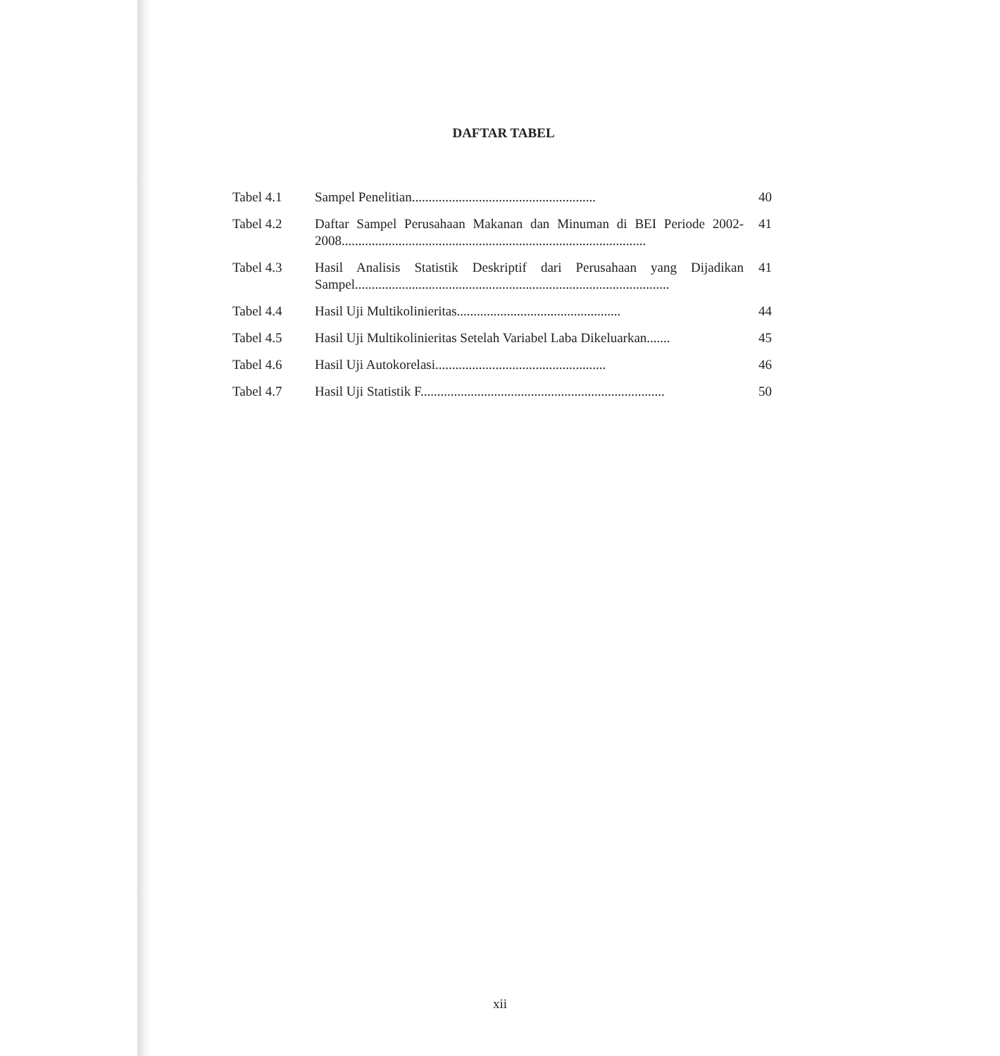DAFTAR TABEL
| Tabel 4.1 | Sampel Penelitian....................................................... | 40 |
| Tabel 4.2 | Daftar Sampel Perusahaan Makanan dan Minuman di BEI Periode 2002-2008........................................................................................... | 41 |
| Tabel 4.3 | Hasil Analisis Statistik Deskriptif dari Perusahaan yang Dijadikan Sampel.............................................................................................. | 41 |
| Tabel 4.4 | Hasil Uji Multikolinieritas................................................. | 44 |
| Tabel 4.5 | Hasil Uji Multikolinieritas Setelah Variabel Laba Dikeluarkan....... | 45 |
| Tabel 4.6 | Hasil Uji Autokorelasi................................................... | 46 |
| Tabel 4.7 | Hasil Uji Statistik F......................................................................... | 50 |
xii